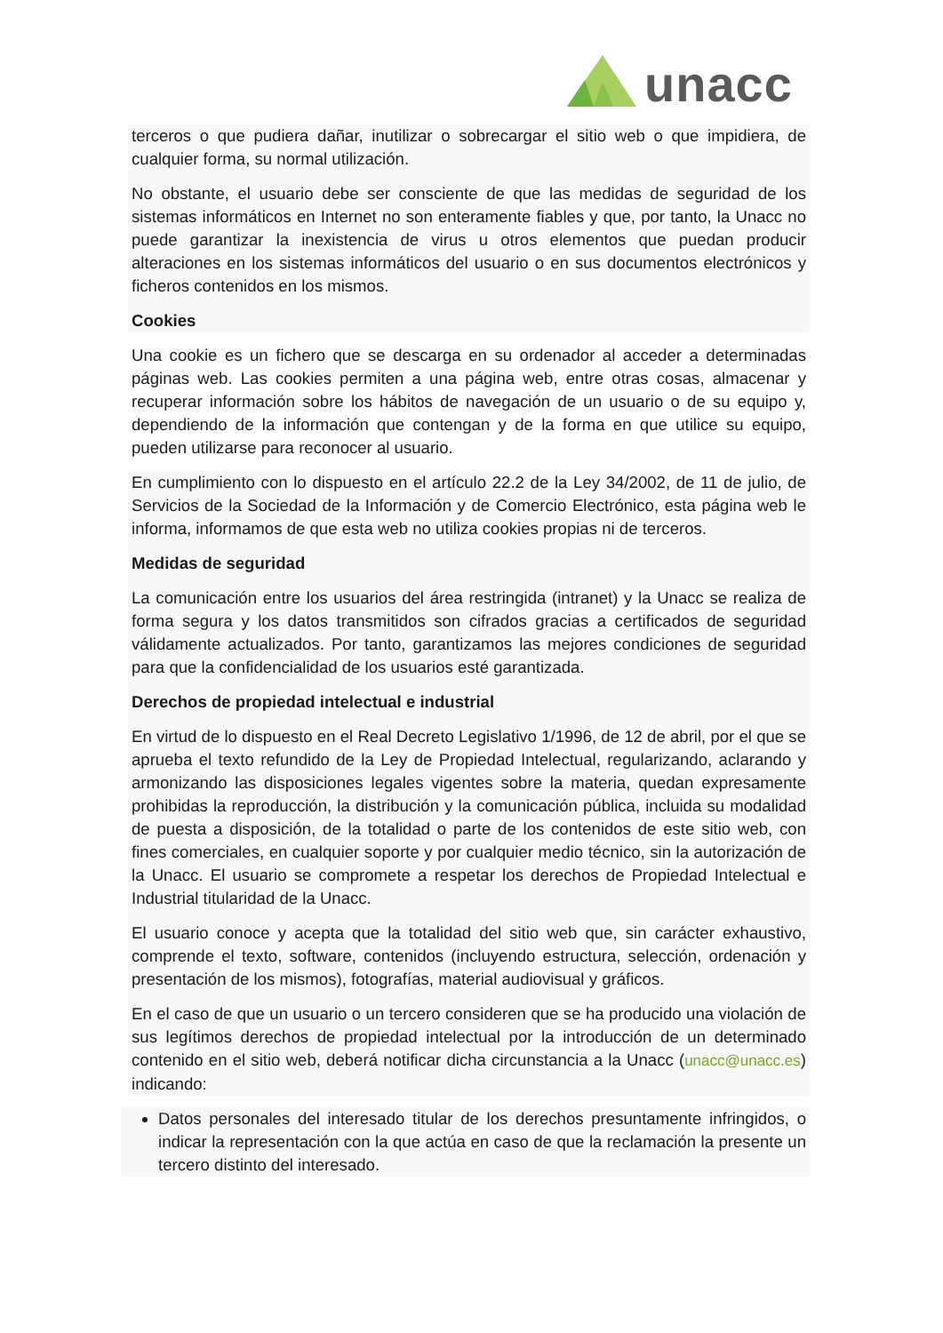unacc
terceros o que pudiera dañar, inutilizar o sobrecargar el sitio web o que impidiera, de cualquier forma, su normal utilización.
No obstante, el usuario debe ser consciente de que las medidas de seguridad de los sistemas informáticos en Internet no son enteramente fiables y que, por tanto, la Unacc no puede garantizar la inexistencia de virus u otros elementos que puedan producir alteraciones en los sistemas informáticos del usuario o en sus documentos electrónicos y ficheros contenidos en los mismos.
Cookies
Una cookie es un fichero que se descarga en su ordenador al acceder a determinadas páginas web. Las cookies permiten a una página web, entre otras cosas, almacenar y recuperar información sobre los hábitos de navegación de un usuario o de su equipo y, dependiendo de la información que contengan y de la forma en que utilice su equipo, pueden utilizarse para reconocer al usuario.
En cumplimiento con lo dispuesto en el artículo 22.2 de la Ley 34/2002, de 11 de julio, de Servicios de la Sociedad de la Información y de Comercio Electrónico, esta página web le informa, informamos de que esta web no utiliza cookies propias ni de terceros.
Medidas de seguridad
La comunicación entre los usuarios del área restringida (intranet) y la Unacc se realiza de forma segura y los datos transmitidos son cifrados gracias a certificados de seguridad válidamente actualizados. Por tanto, garantizamos las mejores condiciones de seguridad para que la confidencialidad de los usuarios esté garantizada.
Derechos de propiedad intelectual e industrial
En virtud de lo dispuesto en el Real Decreto Legislativo 1/1996, de 12 de abril, por el que se aprueba el texto refundido de la Ley de Propiedad Intelectual, regularizando, aclarando y armonizando las disposiciones legales vigentes sobre la materia, quedan expresamente prohibidas la reproducción, la distribución y la comunicación pública, incluida su modalidad de puesta a disposición, de la totalidad o parte de los contenidos de este sitio web, con fines comerciales, en cualquier soporte y por cualquier medio técnico, sin la autorización de la Unacc. El usuario se compromete a respetar los derechos de Propiedad Intelectual e Industrial titularidad de la Unacc.
El usuario conoce y acepta que la totalidad del sitio web que, sin carácter exhaustivo, comprende el texto, software, contenidos (incluyendo estructura, selección, ordenación y presentación de los mismos), fotografías, material audiovisual y gráficos.
En el caso de que un usuario o un tercero consideren que se ha producido una violación de sus legítimos derechos de propiedad intelectual por la introducción de un determinado contenido en el sitio web, deberá notificar dicha circunstancia a la Unacc (unacc@unacc.es) indicando:
Datos personales del interesado titular de los derechos presuntamente infringidos, o indicar la representación con la que actúa en caso de que la reclamación la presente un tercero distinto del interesado.